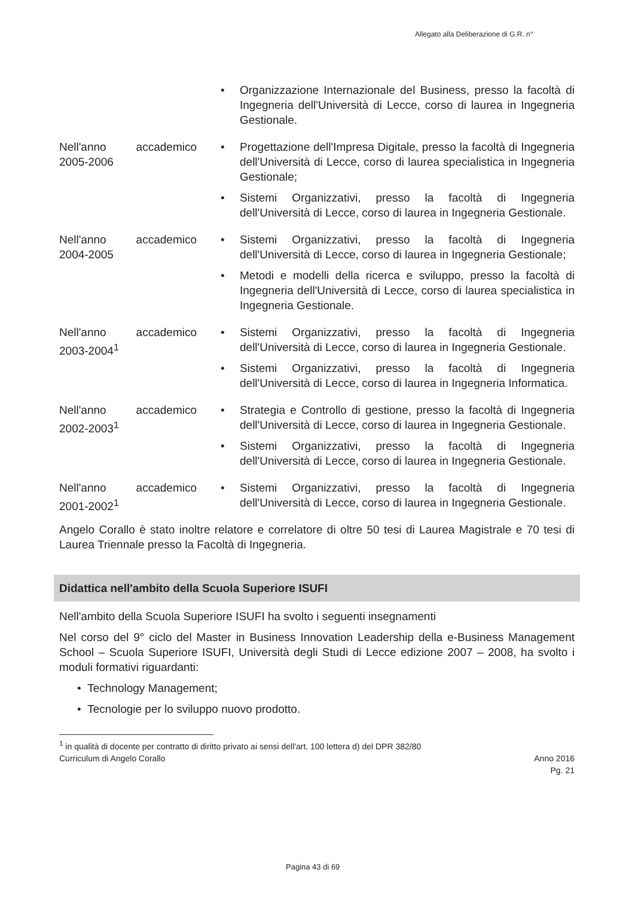Allegato alla Deliberazione di G.R. n°
• Organizzazione Internazionale del Business, presso la facoltà di Ingegneria dell'Università di Lecce, corso di laurea in Ingegneria Gestionale.
Nell'anno accademico 2005-2006
• Progettazione dell'Impresa Digitale, presso la facoltà di Ingegneria dell'Università di Lecce, corso di laurea specialistica in Ingegneria Gestionale;
• Sistemi Organizzativi, presso la facoltà di Ingegneria dell'Università di Lecce, corso di laurea in Ingegneria Gestionale.
Nell'anno accademico 2004-2005
• Sistemi Organizzativi, presso la facoltà di Ingegneria dell'Università di Lecce, corso di laurea in Ingegneria Gestionale;
• Metodi e modelli della ricerca e sviluppo, presso la facoltà di Ingegneria dell'Università di Lecce, corso di laurea specialistica in Ingegneria Gestionale.
Nell'anno accademico 2003-2004<sup>1</sup>
• Sistemi Organizzativi, presso la facoltà di Ingegneria dell'Università di Lecce, corso di laurea in Ingegneria Gestionale.
• Sistemi Organizzativi, presso la facoltà di Ingegneria dell'Università di Lecce, corso di laurea in Ingegneria Informatica.
Nell'anno accademico 2002-2003<sup>1</sup>
• Strategia e Controllo di gestione, presso la facoltà di Ingegneria dell'Università di Lecce, corso di laurea in Ingegneria Gestionale.
• Sistemi Organizzativi, presso la facoltà di Ingegneria dell'Università di Lecce, corso di laurea in Ingegneria Gestionale.
Nell'anno accademico 2001-2002<sup>1</sup>
• Sistemi Organizzativi, presso la facoltà di Ingegneria dell'Università di Lecce, corso di laurea in Ingegneria Gestionale.
Angelo Corallo è stato inoltre relatore e correlatore di oltre 50 tesi di Laurea Magistrale e 70 tesi di Laurea Triennale presso la Facoltà di Ingegneria.
Didattica nell'ambito della Scuola Superiore ISUFI
Nell'ambito della Scuola Superiore ISUFI ha svolto i seguenti insegnamenti
Nel corso del 9° ciclo del Master in Business Innovation Leadership della e-Business Management School – Scuola Superiore ISUFI, Università degli Studi di Lecce edizione 2007 – 2008, ha svolto i moduli formativi riguardanti:
• Technology Management;
• Tecnologie per lo sviluppo nuovo prodotto.
<sup>1</sup> in qualità di docente per contratto di diritto privato ai sensi dell'art. 100 lettera d) del DPR 382/80
Curriculum di Angelo Corallo Anno 2016
Pg. 21
Pagina 43 di 69